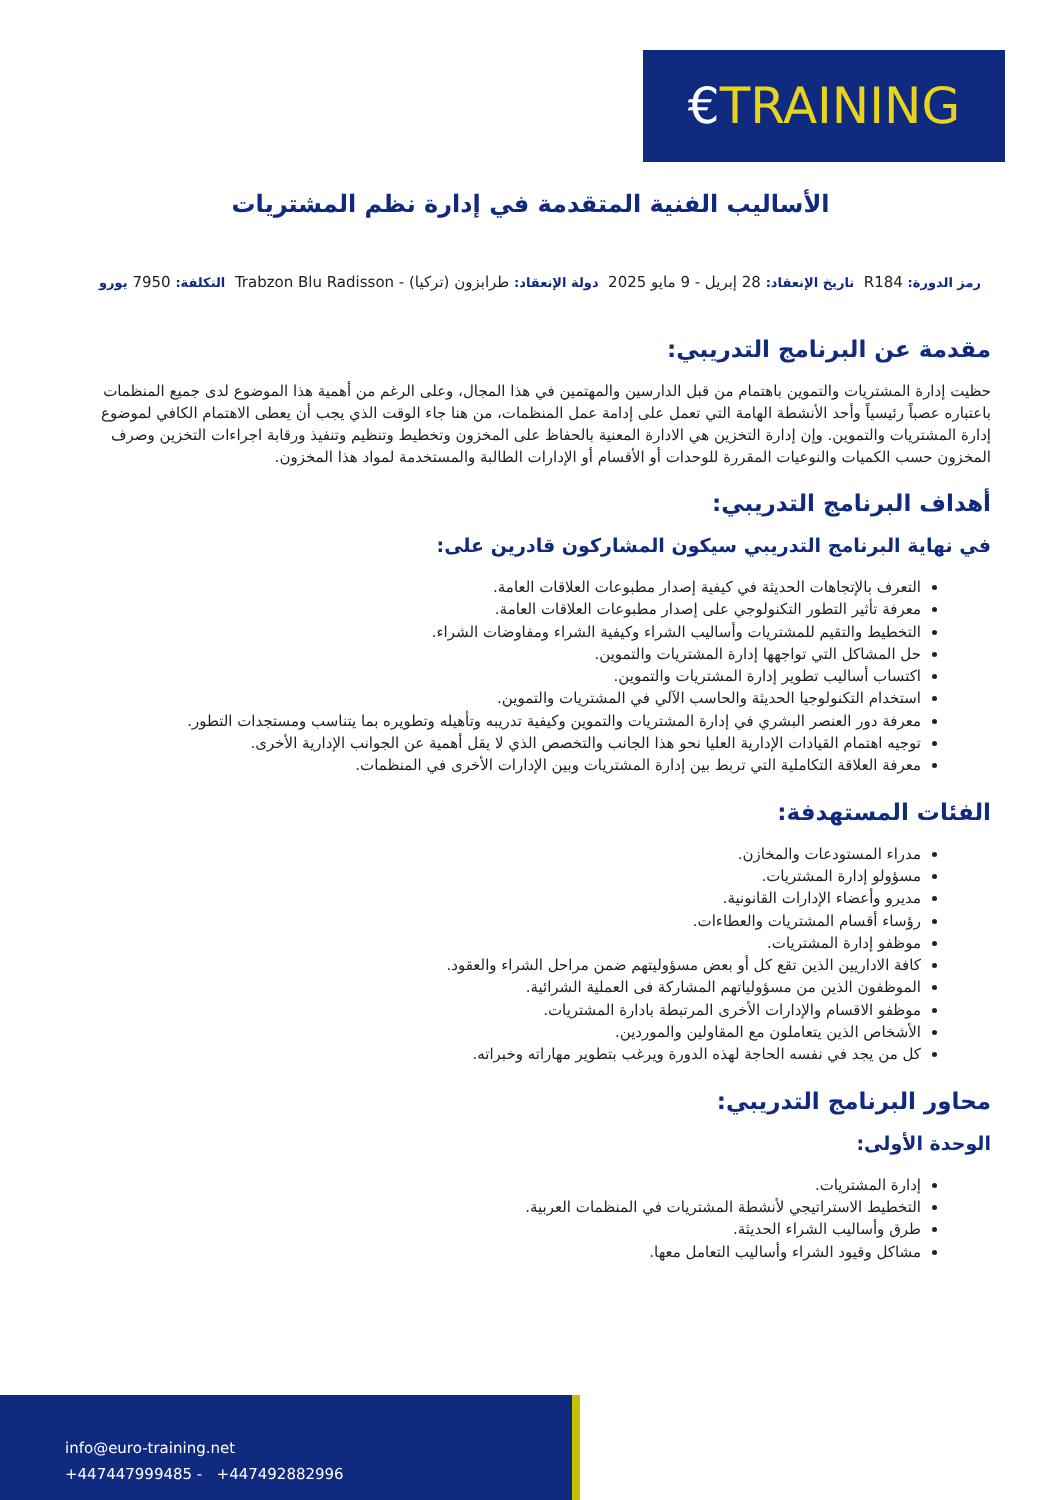€TRAINING
الأساليب الفنية المتقدمة في إدارة نظم المشتريات
رمز الدورة: R184 تاريخ الإنعقاد: 28 إبريل - 9 مايو 2025 دولة الإنعقاد: طرابزون (تركيا) - Trabzon Blu Radisson التكلفة: 7950 يورو
مقدمة عن البرنامج التدريبي:
حظيت إدارة المشتريات والتموين باهتمام من قبل الدارسين والمهتمين في هذا المجال، وعلى الرغم من أهمية هذا الموضوع لدى جميع المنظمات باعتباره عصباً رئيسياً وأحد الأنشطة الهامة التي تعمل على إدامة عمل المنظمات، من هنا جاء الوقت الذي يجب أن يعطى الاهتمام الكافي لموضوع إدارة المشتريات والتموين. وإن إدارة التخزين هي الادارة المعنية بالحفاظ على المخزون وتخطيط وتنظيم وتنفيذ ورقابة اجراءات التخزين وصرف المخزون حسب الكميات والنوعيات المقررة للوحدات أو الأقسام أو الإدارات الطالبة والمستخدمة لمواد هذا المخزون.
أهداف البرنامج التدريبي:
في نهاية البرنامج التدريبي سيكون المشاركون قادرين على:
التعرف بالإتجاهات الحديثة في كيفية إصدار مطبوعات العلاقات العامة.
معرفة تأثير التطور التكنولوجي على إصدار مطبوعات العلاقات العامة.
التخطيط والتقيم للمشتريات وأساليب الشراء وكيفية الشراء ومفاوضات الشراء.
حل المشاكل التي تواجهها إدارة المشتريات والتموين.
اكتساب أساليب تطوير إدارة المشتريات والتموين.
استخدام التكنولوجيا الحديثة والحاسب الآلي في المشتريات والتموين.
معرفة دور العنصر البشري في إدارة المشتريات والتموين وكيفية تدريبه وتأهيله وتطويره بما يتناسب ومستجدات التطور.
توجيه اهتمام القيادات الإدارية العليا نحو هذا الجانب والتخصص الذي لا يقل أهمية عن الجوانب الإدارية الأخرى.
معرفة العلاقة التكاملية التي تربط بين إدارة المشتريات وبين الإدارات الأخرى في المنظمات.
الفئات المستهدفة:
مدراء المستودعات والمخازن.
مسؤولو إدارة المشتريات.
مديرو وأعضاء الإدارات القانونية.
رؤساء أقسام المشتريات والعطاءات.
موظفو إدارة المشتريات.
كافة الاداريين الذين تقع كل أو بعض مسؤوليتهم ضمن مراحل الشراء والعقود.
الموظفون الذين من مسؤولياتهم المشاركة فى العملية الشرائية.
موظفو الاقسام والإدارات الأخرى المرتبطة بادارة المشتريات.
الأشخاص الذين يتعاملون مع المقاولين والموردين.
كل من يجد في نفسه الحاجة لهذه الدورة ويرغب بتطوير مهاراته وخبراته.
محاور البرنامج التدريبي:
الوحدة الأولى:
إدارة المشتريات.
التخطيط الاستراتيجي لأنشطة المشتريات في المنظمات العربية.
طرق وأساليب الشراء الحديثة.
مشاكل وقيود الشراء وأساليب التعامل معها.
info@euro-training.net
+447447999485 - +447492882996